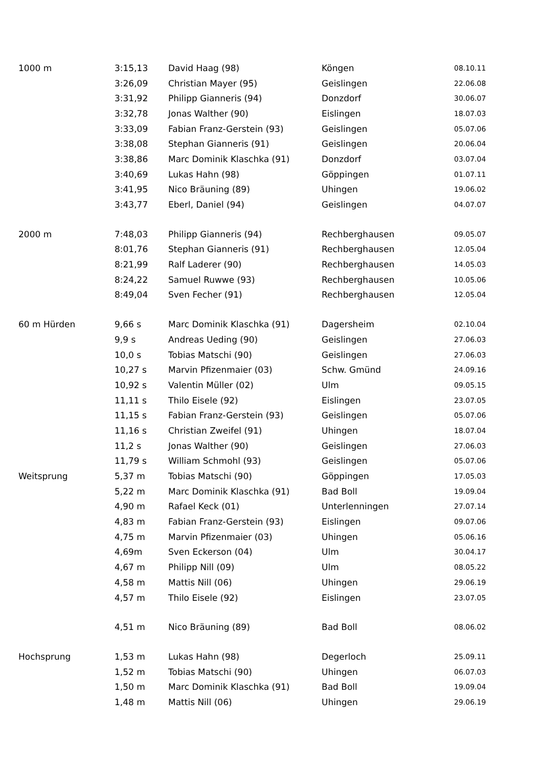| 1000 m | 3:15,13 | David Haag (98) | Köngen | 08.10.11 |
| | 3:26,09 | Christian Mayer (95) | Geislingen | 22.06.08 |
| | 3:31,92 | Philipp Gianneris (94) | Donzdorf | 30.06.07 |
| | 3:32,78 | Jonas Walther (90) | Eislingen | 18.07.03 |
| | 3:33,09 | Fabian Franz-Gerstein (93) | Geislingen | 05.07.06 |
| | 3:38,08 | Stephan Gianneris (91) | Geislingen | 20.06.04 |
| | 3:38,86 | Marc Dominik Klaschka (91) | Donzdorf | 03.07.04 |
| | 3:40,69 | Lukas Hahn (98) | Göppingen | 01.07.11 |
| | 3:41,95 | Nico Bräuning (89) | Uhingen | 19.06.02 |
| | 3:43,77 | Eberl, Daniel (94) | Geislingen | 04.07.07 |
| 2000 m | 7:48,03 | Philipp Gianneris (94) | Rechberghausen | 09.05.07 |
| | 8:01,76 | Stephan Gianneris (91) | Rechberghausen | 12.05.04 |
| | 8:21,99 | Ralf Laderer (90) | Rechberghausen | 14.05.03 |
| | 8:24,22 | Samuel Ruwwe (93) | Rechberghausen | 10.05.06 |
| | 8:49,04 | Sven Fecher (91) | Rechberghausen | 12.05.04 |
| 60 m Hürden | 9,66 s | Marc Dominik Klaschka (91) | Dagersheim | 02.10.04 |
| | 9,9 s | Andreas Ueding (90) | Geislingen | 27.06.03 |
| | 10,0 s | Tobias Matschi (90) | Geislingen | 27.06.03 |
| | 10,27 s | Marvin Pfizenmaier (03) | Schw. Gmünd | 24.09.16 |
| | 10,92 s | Valentin Müller (02) | Ulm | 09.05.15 |
| | 11,11 s | Thilo Eisele (92) | Eislingen | 23.07.05 |
| | 11,15 s | Fabian Franz-Gerstein (93) | Geislingen | 05.07.06 |
| | 11,16 s | Christian Zweifel (91) | Uhingen | 18.07.04 |
| | 11,2 s | Jonas Walther (90) | Geislingen | 27.06.03 |
| | 11,79 s | William Schmohl (93) | Geislingen | 05.07.06 |
| Weitsprung | 5,37 m | Tobias Matschi (90) | Göppingen | 17.05.03 |
| | 5,22 m | Marc Dominik Klaschka (91) | Bad Boll | 19.09.04 |
| | 4,90 m | Rafael Keck (01) | Unterlenningen | 27.07.14 |
| | 4,83 m | Fabian Franz-Gerstein (93) | Eislingen | 09.07.06 |
| | 4,75 m | Marvin Pfizenmaier (03) | Uhingen | 05.06.16 |
| | 4,69m | Sven Eckerson (04) | Ulm | 30.04.17 |
| | 4,67 m | Philipp Nill (09) | Ulm | 08.05.22 |
| | 4,58 m | Mattis Nill (06) | Uhingen | 29.06.19 |
| | 4,57 m | Thilo Eisele (92) | Eislingen | 23.07.05 |
| | 4,51 m | Nico Bräuning (89) | Bad Boll | 08.06.02 |
| Hochsprung | 1,53 m | Lukas Hahn (98) | Degerloch | 25.09.11 |
| | 1,52 m | Tobias Matschi (90) | Uhingen | 06.07.03 |
| | 1,50 m | Marc Dominik Klaschka (91) | Bad Boll | 19.09.04 |
| | 1,48 m | Mattis Nill (06) | Uhingen | 29.06.19 |